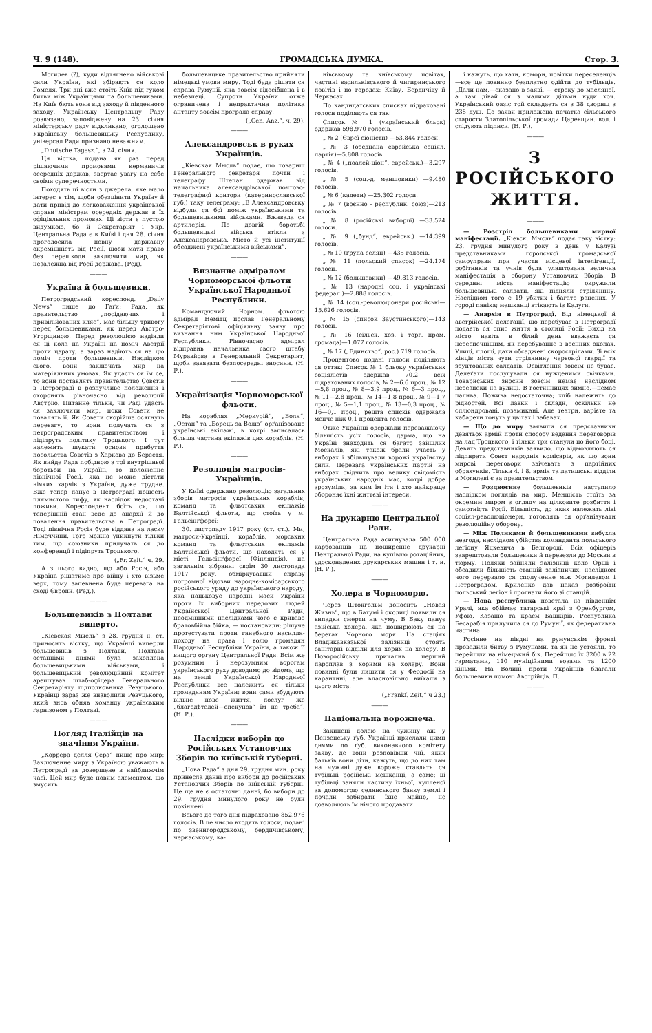Ч. 9 (148). ГРОМАДСЬКА ДУМКА. Стор. 3.
Могилев (?), куди відтягнено військові сили України, які збірають ся коло Гомеля. Три дні вже стоїть Київ під гуком битви між Українцями та большевиками. На Київ бють вони від заходу й південного заходу. Українську Центральну Раду розвязано, заповіджену на 23. січня мінїстерську раду відкликано, оголошено Українську большевицьку Республику, універсал Ради признано неважним.
„Dnutsche Tagesz.“, з 24. січня.
Ця вістка, подана як раз перед рішаючими промовами керманичів осередніх держав, звертає увагу на себе своїми суперечностями.
Походять ці вісти з джерела, яке мало інтерес в тім, щоби обезцінити Україну й дати привід до легковаження української справи мінїстрам осередніх держав в їх офіціяльних промовах. Ці вісти є пустою видумкою, бо й Секретаріят і Укр. Центральна Рада є в Київі і дня 28. січня проголосила повну державну окремішність від Росії, щоби мати право без перешкоди заключити мир, як незалежна від Росії держава. (Ред).
———
Україна й большевики.
Петроградський кореспонд. „Daily News“ пише до Гаґи: Рада, як правительство „посідаючих і привілійованих кляс“, має більшу тривогу перед большевиками, як перед Австро-Угорщиною. Перед революцією надіяли ся ці кола на Україні на поміч Австрії проти царату, а зараз надіють ся на цю поміч проти большевиків. Наслідком сього, вони заключать мир на матеріяльних умовах. Як удасть ся їм се, то вони поставлять правительство Совєтів в Петроградї в розпучливе положення і охоронять рівночасно від революції Австрію. Питанне тільки, чи Раді удасть ся заключити мир, поки Совети не повалять її. Як Совети скорійше осягнуть перевагу, то вони получать ся з петроградським правительством і підіпруть політику Троцького. І тут належить шукати основи прибуття посольства Совєтів з Харкова до Берестя. Як вийде Рада побідною з тої внутрішньої боротьби на Україні, то положенне північної Росії, яка не може дістати ніяких харчів з України, дуже трудне. Вже тепер панує в Петроградї пошесть плямистого тифу, як наслідок недостачі поживи. Кореспондент боїть ся, що теперішній стан веде до анархії й до повалення правительства в Петроградї. Тоді північна Росія буде віддана на ласку Німеччини. Того можна уникнути тільки тим, що союзники прилучать ся до конференції і підіпруть Троцького.
(„Fr. Zeit.“ ч. 29.
А з цього видно, що або Росія, або Україна рішатиме про війну і хто візьме верх, тому запевнена буде перевага на сході Європи. (Ред.).
———
Большевиків з Полтави виперто.
„Кіевская Мысль“ з 28. грудня н. ст. приносить вістку, що Українці виперли большевиків з Полтави. Полтава останніми днями була захоплена большевицькими військами, і большевицький революційний комітет арештував штаб-офіцера Генерального Секретаріяту підполковника Ревуцького. Українці зараз же визволили Ревуцького, який знов обняв команду українським ґарнізоном у Полтаві.
———
Погляд Італійців на значіння України.
„Коррера делля Сера“ пише про мир: Заключенне миру з Україною уважають в Петроградї за довершене в найближчім часї. Цей мир буде новим елементом, що змусить
большевицьке правительство прийняти німецькі умови миру. Тоді буде рішати ся справа Румунії, яка зовсім відосібнена і в небезпеці. Супроти України отже ограничена і непрактична політика антанту зовсім програла справу.
(„Gen. Anz.“, ч. 29).
———
Александровськ в руках Українців.
„Кіевская Мысль“ подає, що товариш Генерального секретаря почти і телеграфу Штепан одержав від начальника александрівської почтово-телеграфної контори (катеринославської губ.) таку телеграму: „В Александровську відбули ся бої поміж українськими та большевицькими військами. Вживала ся артилерія. По довгій боротьбі большевицькі війська втікли з Александровська. Місто й усі інституції обсаджені українськими військами“.
———
Визнанне адміралом Чорноморської фльоти Української Народньої Республики.
Командуючий Чорном. фльотою адмірал Немітц послав Генеральному Секретаріятові офіціяльну заяву про визнання ним Української Народньої Республики. Рівночасно адмірал відправив начальника свого штабу Муравйова в Генеральний Секретаріят, щоби завязати безпосередні зносини. (Н. Р.).
———
Українізація Чорноморської фльоти.
На кораблях „Меркурій“, „Воля“, „Остап“ та „Борець за Волю“ орґанізовано українські екіпажі, в котрі записалась більша частина екіпажів цих кораблів. (Н. Р.).
———
Резолюція матросів-Українців.
У Київі одержано резолюцію загальних зборів матросів українських кораблів, команд та фльотських екіпажів Балтійської фльоти, що стоїть у м. Гельсінґфорсї:
30. листопаду 1917 року (ст. ст.). Ми, матроси-Українці, кораблів, морських команд та фльотських екіпажів Балтійської фльоти, що находять ся у місті Гельсінґфорсї (Фінляндія), на загальнім зібранні своїм 30 листопада 1917 року, обміркувавши справу погромної відозви народнє-комісарського російського уряду до українського народу, яка нацьковує народні маси України проти їх виборних передових людей Української Центральної Ради, неодмінними наслідками чого є криваво братовбійча бійка, — постановили: рішуче протестувати проти ганебного насилля-походу на права і волю громадян Народньої Республіки України, а також її вищого органу Центральної Ради. Всім же розумним і нерозумним ворогам українського руху доводимо до відома, що на землі Української Народньої Республики все належить ся тільки громадянам України: вони сами збудують вільне нове життя, послуг же „благодѣтелей—опекунов“ їм не треба“. (Н. Р.).
———
Наслідки виборів до Російських Установчих Зборів по київській ґуберні.
„Нова Рада“ з дня 29. грудня мин. року принесла данні про вибори до російських Установчих Зборів по київській губерні. Це ще не є остаточні данні, бо вибори до 29. грудня минулого року не були покінчені.
Всього до того дня підраховано 852.976 голосів. В це число входять голоси, подані по звенигородському, бердичівському, черкаському, ка-
нівському та київському повітах, частині васильківського й чигиринського повітів і по городах: Київу, Бердичіву й Черкасах.
По кандидатських списках підраховані голоси поділяють ся так:
Список № 1 (український бльок) одержав 598.970 голосів.
„ № 2 (Євреї сіоністи) —53.844 голоси.
„ № 3 (обєднана еврейська соціял. партія)—5.808 голосів.
„ № 4 („поалей-ціон“, еврейськ.)—3.297 голосів.
„ № 5 (соц.-д. меншовики) —9.480 голосів.
„ № 6 (кадети) —25.302 голоси.
„ № 7 (воєнно - республик. союз)—213 голосів.
„ № 8 (російські виборці) —33.524 голоси.
„ № 9 („бунд“, еврейськ.) —14.399 голосів.
„ № 10 (ґрупа селян) —435 голосів.
„ № 11 (польский список) —24.174 голоси.
„ № 12 (большевики) —49.813 голосів.
„ № 13 (народні соц. і українські федерал.)—2.888 голосів.
„ № 14 (соц.-революціонери російські—15.626 голосів.
„ № 15 (список Заустинського)—143 голоси.
„ № 16 (сільск. хоз. і торг. пром. громада)—1.077 голосів.
„ № 17 („Единство“, рос.) 719 голосів.
Процентово подані голоси поділяють ся оттак: Список № 1 бльоку українських соціялістів одержав 70,2 всіх підрахованих голосів, № 2—6.6 проц., № 12—5,8 проц., № 8—3,9 проц., № 6—3 проц., № 11—2,8 проц., № 14—1,8 проц., № 9—1,7 проц., № 5—1,1 проц., № 13—0,3 проц., № 16—0,1 проц., решта списків одержала менче ніж 0,1 процента голосів.
Отже Українці одержали переважаючу більшість усіх голосів, дарма, що на Україні знаходить ся багато зайшлих Москалів, які також брали участь у виборах і збільшували ворожі українству сили. Перевага українських партій на виборах свідчить про велику свідомість українських народніх мас, котрі добре зрозуміли, за ким їм іти і хто найкраще обороняє їхні життєві інтереси.
———
На друкарню Центральної Ради.
Центральна Рада асигнувала 500 000 карбованців на поширенне друкарні Центральної Ради, на купівлю ротаційних, удосконалених друкарських машин і т. и. (Н. Р.).
———
Холера в Чорноморю.
Через Штокгольм доносить „Новая Жизнь“, що в Батумі і околиці появили ся випадки смерти на чуму. В Баку панує азійська холера, яка поширюють ся на берегах Чорного моря. На стаціях Владикавказької залізниці стоять санітарні відділи для хорих на холеру. В Новоросійську причалив перший пароплав з хорими на холеру. Вони повинні були лишити ся у Феодосії на карантині, але власновільно виїхали з цього міста.
(„Frankf. Zeit.“ ч 23.)
———
Національна ворожнеча.
Закинені долею на чужину аж у Пензенську ґуб. Українці прислали цими днями до ґуб. виконавчого комітету заяву, де вони розповівши чиї, яких батьків вони діти, кажуть, що до них там на чужині дуже вороже ставлять ся тубільні російські мешканці, а саме: ці тубільці заняли частину їхньої, купленої за допомогою селянського банку землі і почали забирати їхнє майно, не дозволяють їм нічого продавати
і кажуть, що хати, комори, повітки переселенців—все це повинно безплатно одійти до тубільців. „Дали нам,—сказано в заяві, — строку до масляної, а там дівай ся з малими дітьми куди хоч. Український оазіс той складаеть ся з 38 дворищ з 238 душ. До заяви приложена печатка сільського старости Златопільської громади Царевщин. вол. і слідують підписи. (Н. Р.).
———
З РОСІЙСЬКОГО ЖИТТЯ.
———
— Розстріл большевиками мирної маніфестації. „Кіевск. Мысль“ подає таку вістку: 23. грудня минулого року в день у Калузі представниками городської громадської самоуправи при участи місцевої інтелігенції, робітників та учнів була улаштована велична маніфестація в оборону Установчих Зборів. В середині міста маніфестацію окружили большевицькі салдати, які підняли стрілянину. Наслідком того є 19 убитих і багато ранених. У городі паніка; мешканці втікають із Калуги.
— Анархія в Петроградї. Від німецької й австрійської делеґації, що перебуває в Петроградї подаєть ся опис життя в столиці Росії: Вихід на місто навіть в білий день вважаєть ся небеспечнішим, як перебуванне в воєнних окопах. Улиці, площі, дахи обсаджені скорострілами. Зі всіх кінців міста чути стрілянину червоної ґвардії та збунтованих салдатів. Освітлення зовсім не буває. Делеґати послугували ся нужденими свічками. Товариських зносин зовсім немає наслідком небезпеки на вулиці. В гостинницях зимно,—немає палива. Пожива недостаточна; хліб належить до рідкостей. Всі лавки і склади, оскільки не сплюндровані, позамикані. Але театри, варієте та кабарети тонуть у цвітах і забавах.
— Що до миру заявили ся представники девятьох армій проти способу ведення переговорів на лад Троцького, і тільки три станули по його боці. Девять представників заявило, що відмовляють ся підпирати Совєт народніх комісарів, як що вони мирові переговори звічевать з партійних обрахунків. Тільки 4. і 8. армія та латишські відділи в Могилеві є за правительством.
— Роздвоєнне большевиків наступило наслідком поглядів на мир. Меншість стоїть за окремим миром з огляду на цілковите розбиття і самотність Росії. Більшість, до яких належать ліві соціял-революціонери, готовлять ся орґанізувати революційну оборону.
— Між Поляками й большевиками вибухла незгода, наслідком убійства команданта польського леґіону Яцкевича в Белгородї. Всіх офіцерів заарештовали большевики й перевезли до Москви в тюрму. Поляки зайняли залізниці коло Орші і обсадили більшість станцій залізничих, наслідком чого перервало ся сполученне між Могилевом і Петроградом. Криленко дав наказ розброїти польський леґіон і прогнати його зі станцій.
— Нова республика повстала на південнім Уралі, яка обіймає татарські краї з Оренбургом, Уфою, Казаню та краєм Башкірів. Республика Бесарабія прилучила ся до Румунії, як федеративна частина.
Росіяне на півдні на румунськім фронті провадили битву з Румунами, та як не устояли, то перейшли на німецький бік. Перейшло їх 3200 в 22 гарматами, 110 муніційними возами та 1200 кіньми. На Волині проти Українців благали большевики помочі Австрійців. П.
———